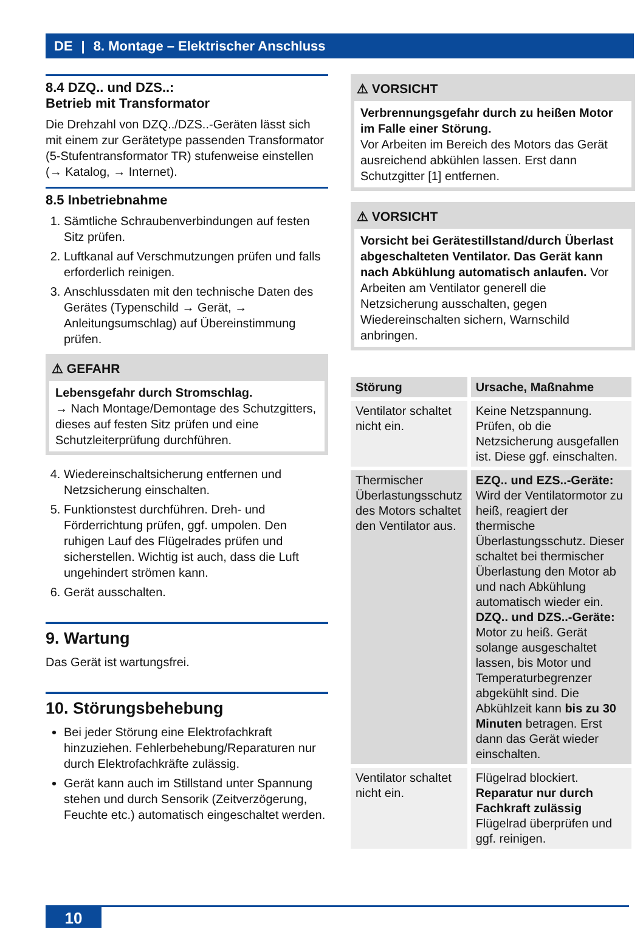DE | 8. Montage – Elektrischer Anschluss
8.4 DZQ.. und DZS..:
Betrieb mit Transformator
Die Drehzahl von DZQ../DZS..-Geräten lässt sich mit einem zur Gerätetype passenden Transformator (5-Stufentransformator TR) stufenweise einstellen (→ Katalog, → Internet).
8.5 Inbetriebnahme
1. Sämtliche Schraubenverbindungen auf festen Sitz prüfen.
2. Luftkanal auf Verschmutzungen prüfen und falls erforderlich reinigen.
3. Anschlussdaten mit den technische Daten des Gerätes (Typenschild → Gerät, → Anleitungsumschlag) auf Übereinstimmung prüfen.
⚠ GEFAHR
Lebensgefahr durch Stromschlag.
→ Nach Montage/Demontage des Schutzgitters, dieses auf festen Sitz prüfen und eine Schutzleiterprüfung durchführen.
4. Wiedereinschaltsicherung entfernen und Netzsicherung einschalten.
5. Funktionstest durchführen. Dreh- und Förderrichtung prüfen, ggf. umpolen. Den ruhigen Lauf des Flügelrades prüfen und sicherstellen. Wichtig ist auch, dass die Luft ungehindert strömen kann.
6. Gerät ausschalten.
9. Wartung
Das Gerät ist wartungsfrei.
10. Störungsbehebung
Bei jeder Störung eine Elektrofachkraft hinzuziehen. Fehlerbehebung/Reparaturen nur durch Elektrofachkräfte zulässig.
Gerät kann auch im Stillstand unter Spannung stehen und durch Sensorik (Zeitverzögerung, Feuchte etc.) automatisch eingeschaltet werden.
⚠ VORSICHT
Verbrennungsgefahr durch zu heißen Motor im Falle einer Störung.
Vor Arbeiten im Bereich des Motors das Gerät ausreichend abkühlen lassen. Erst dann Schutzgitter [1] entfernen.
⚠ VORSICHT
Vorsicht bei Gerätestillstand/durch Überlast abgeschalteten Ventilator. Das Gerät kann nach Abkühlung automatisch anlaufen. Vor Arbeiten am Ventilator generell die Netzsicherung ausschalten, gegen Wiedereinschalten sichern, Warnschild anbringen.
| Störung | Ursache, Maßnahme |
| --- | --- |
| Ventilator schaltet nicht ein. | Keine Netzspannung. Prüfen, ob die Netzsicherung ausgefallen ist. Diese ggf. einschalten. |
| Thermischer Überlastungsschutz des Motors schaltet den Ventilator aus. | EZQ.. und EZS..-Geräte: Wird der Ventilatormotor zu heiß, reagiert der thermische Überlastungsschutz. Dieser schaltet bei thermischer Überlastung den Motor ab und nach Abkühlung automatisch wieder ein. DZQ.. und DZS..-Geräte: Motor zu heiß. Gerät solange ausgeschaltet lassen, bis Motor und Temperaturbegrenzer abgekühlt sind. Die Abkühlzeit kann bis zu 30 Minuten betragen. Erst dann das Gerät wieder einschalten. |
| Ventilator schaltet nicht ein. | Flügelrad blockiert. Reparatur nur durch Fachkraft zulässig Flügelrad überprüfen und ggf. reinigen. |
10